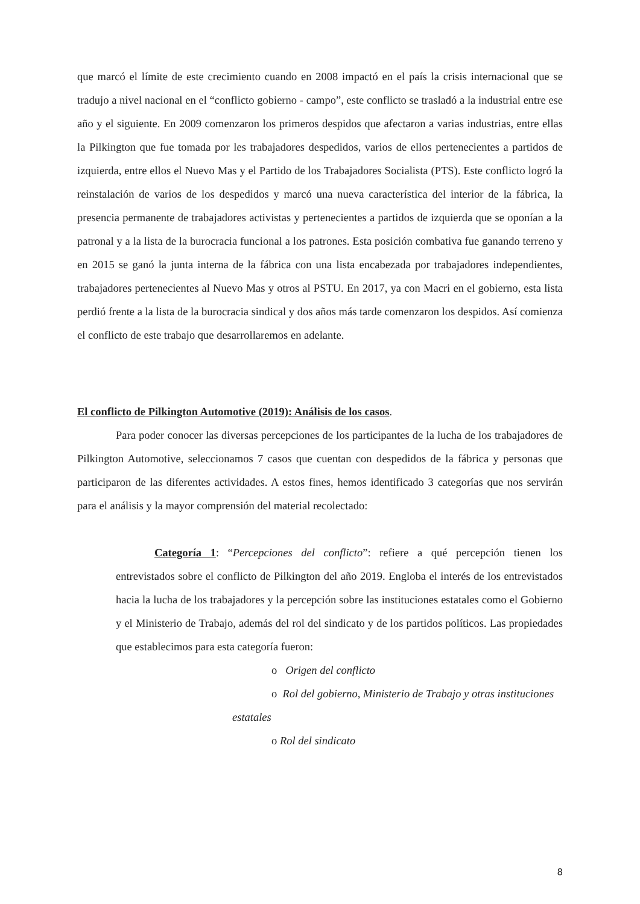que marcó el límite de este crecimiento cuando en 2008 impactó en el país la crisis internacional que se tradujo a nivel nacional en el “conflicto gobierno - campo”, este conflicto se trasladó a la industrial entre ese año y el siguiente. En 2009 comenzaron los primeros despidos que afectaron a varias industrias, entre ellas la Pilkington que fue tomada por les trabajadores despedidos, varios de ellos pertenecientes a partidos de izquierda, entre ellos el Nuevo Mas y el Partido de los Trabajadores Socialista (PTS). Este conflicto logró la reinstalación de varios de los despedidos y marcó una nueva característica del interior de la fábrica, la presencia permanente de trabajadores activistas y pertenecientes a partidos de izquierda que se oponían a la patronal y a la lista de la burocracia funcional a los patrones. Esta posición combativa fue ganando terreno y en 2015 se ganó la junta interna de la fábrica con una lista encabezada por trabajadores independientes, trabajadores pertenecientes al Nuevo Mas y otros al PSTU. En 2017, ya con Macri en el gobierno, esta lista perdió frente a la lista de la burocracia sindical y dos años más tarde comenzaron los despidos. Así comienza el conflicto de este trabajo que desarrollaremos en adelante.
El conflicto de Pilkington Automotive (2019): Análisis de los casos.
Para poder conocer las diversas percepciones de los participantes de la lucha de los trabajadores de Pilkington Automotive, seleccionamos 7 casos que cuentan con despedidos de la fábrica y personas que participaron de las diferentes actividades. A estos fines, hemos identificado 3 categorías que nos servirán para el análisis y la mayor comprensión del material recolectado:
Categoría 1: “Percepciones del conflicto”: refiere a qué percepción tienen los entrevistados sobre el conflicto de Pilkington del año 2019. Engloba el interés de los entrevistados hacia la lucha de los trabajadores y la percepción sobre las instituciones estatales como el Gobierno y el Ministerio de Trabajo, además del rol del sindicato y de los partidos políticos. Las propiedades que establecimos para esta categoría fueron:
o Origen del conflicto
o Rol del gobierno, Ministerio de Trabajo y otras instituciones
estatales
o Rol del sindicato
8